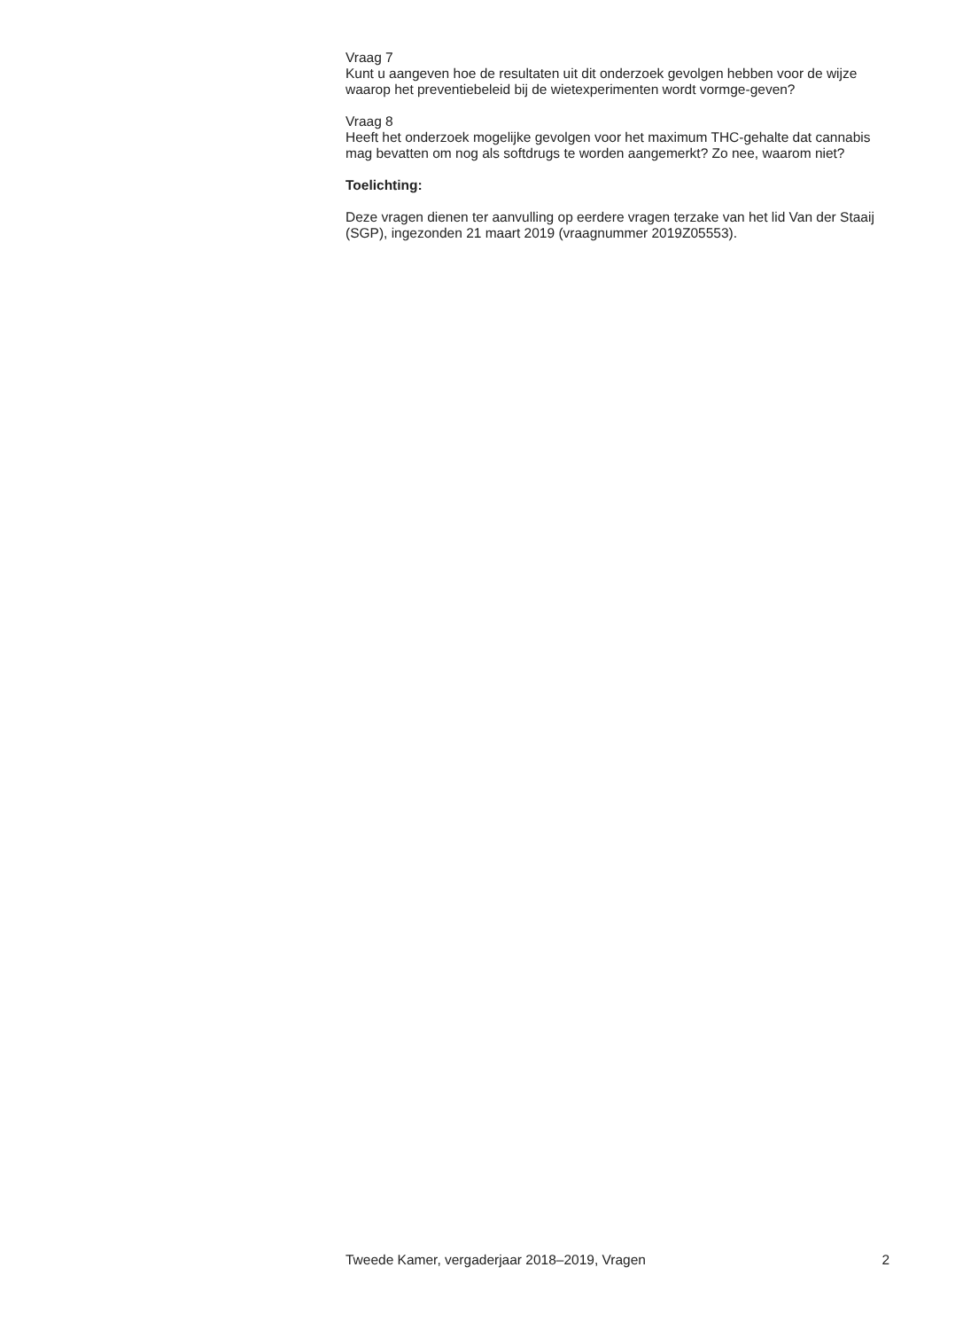Vraag 7
Kunt u aangeven hoe de resultaten uit dit onderzoek gevolgen hebben voor de wijze waarop het preventiebeleid bij de wietexperimenten wordt vormge-geven?
Vraag 8
Heeft het onderzoek mogelijke gevolgen voor het maximum THC-gehalte dat cannabis mag bevatten om nog als softdrugs te worden aangemerkt? Zo nee, waarom niet?
Toelichting:
Deze vragen dienen ter aanvulling op eerdere vragen terzake van het lid Van der Staaij (SGP), ingezonden 21 maart 2019 (vraagnummer 2019Z05553).
Tweede Kamer, vergaderjaar 2018–2019, Vragen 2